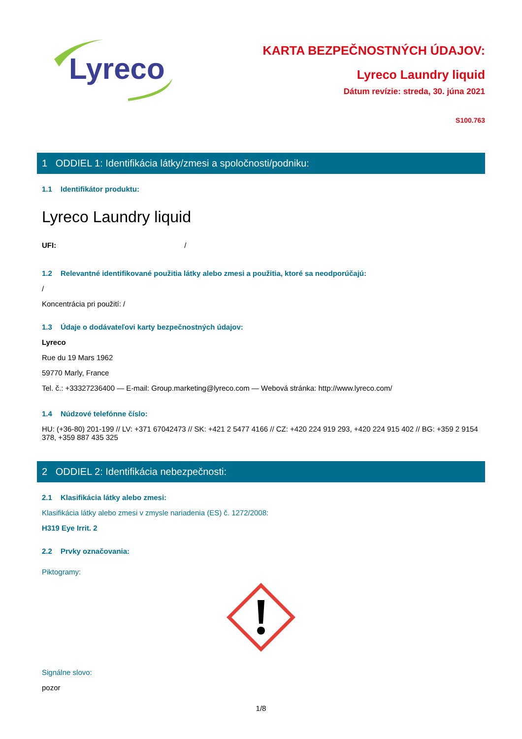Lyreco
KARTA BEZPEČNOSTNÝCH ÚDAJOV:
Lyreco Laundry liquid
Dátum revízie: streda, 30. júna 2021
S100.763
1 ODDIEL 1: Identifikácia látky/zmesi a spoločnosti/podniku:
1.1 Identifikátor produktu:
Lyreco Laundry liquid
UFI: /
1.2 Relevantné identifikované použitia látky alebo zmesi a použitia, ktoré sa neodporúčajú:
/
Koncentrácia pri použití: /
1.3 Údaje o dodávateľovi karty bezpečnostných údajov:
Lyreco
Rue du 19 Mars 1962
59770 Marly, France
Tel. č.: +33327236400 — E-mail: Group.marketing@lyreco.com — Webová stránka: http://www.lyreco.com/
1.4 Núdzové telefónne číslo:
HU: (+36-80) 201-199 // LV: +371 67042473 // SK: +421 2 5477 4166 // CZ: +420 224 919 293, +420 224 915 402 // BG: +359 2 9154 378, +359 887 435 325
2 ODDIEL 2: Identifikácia nebezpečnosti:
2.1 Klasifikácia látky alebo zmesi:
Klasifikácia látky alebo zmesi v zmysle nariadenia (ES) č. 1272/2008:
H319 Eye Irrit. 2
2.2 Prvky označovania:
Piktogramy:
Signálne slovo:
pozor
1/8